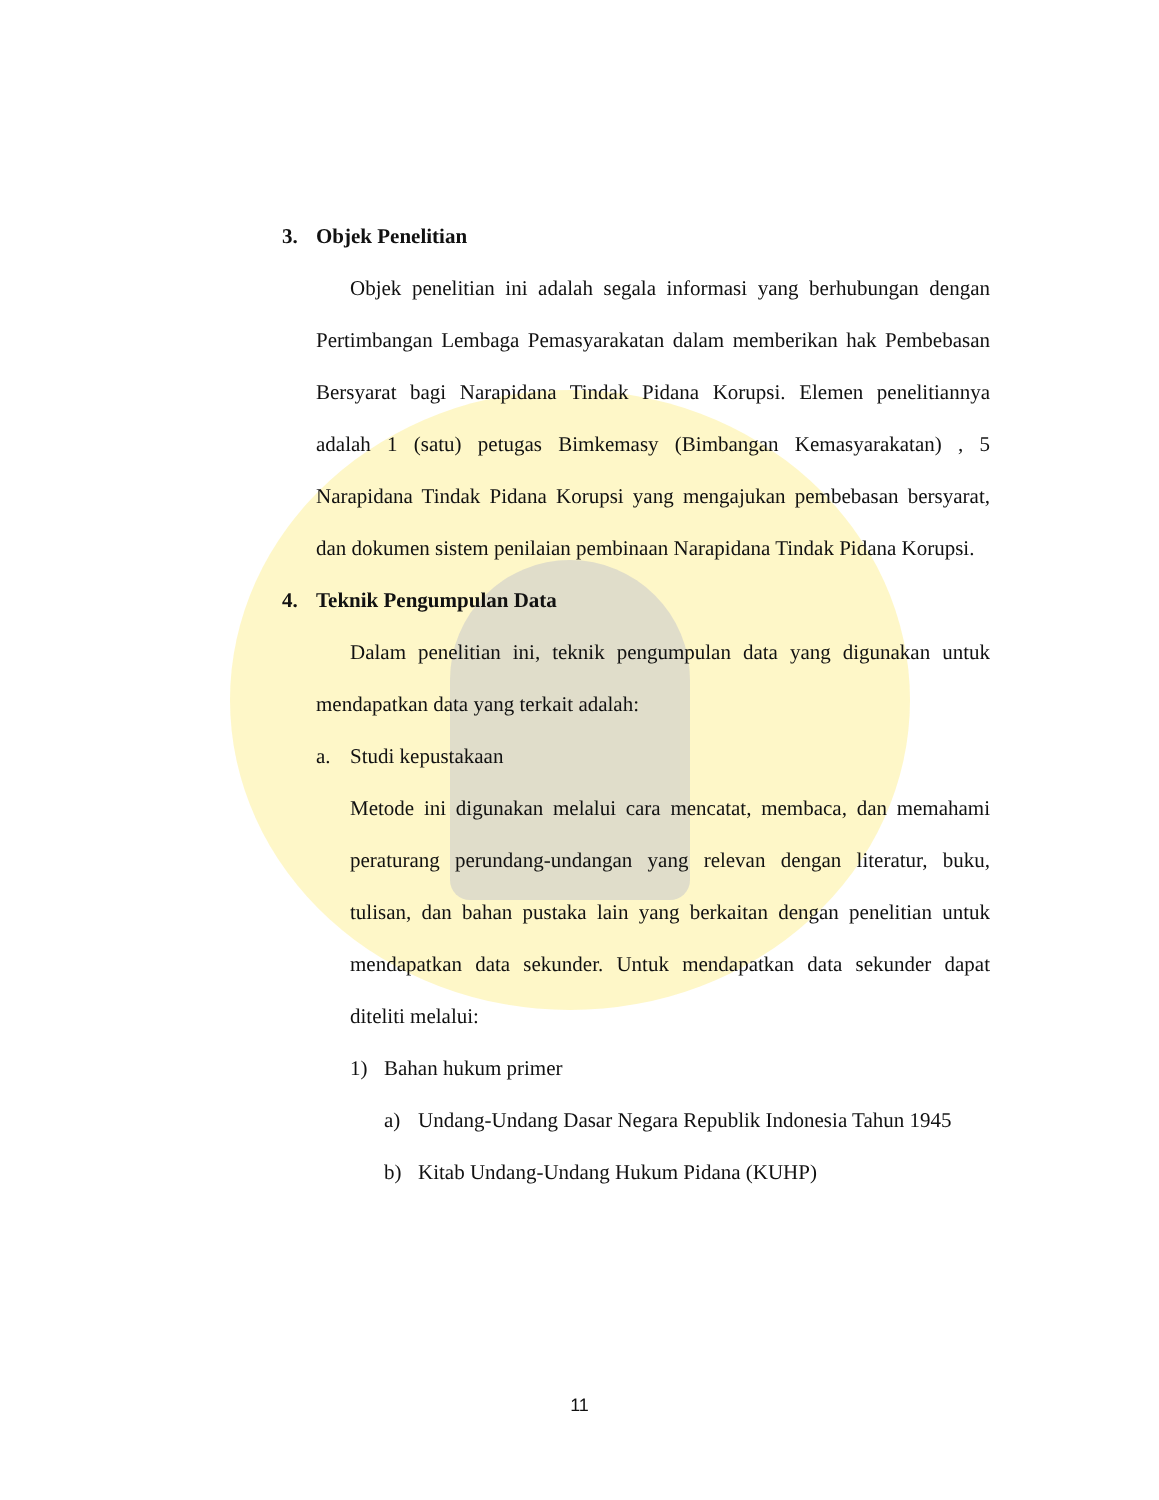3. Objek Penelitian
Objek penelitian ini adalah segala informasi yang berhubungan dengan Pertimbangan Lembaga Pemasyarakatan dalam memberikan hak Pembebasan Bersyarat bagi Narapidana Tindak Pidana Korupsi. Elemen penelitiannya adalah 1 (satu) petugas Bimkemasy (Bimbangan Kemasyarakatan) , 5 Narapidana Tindak Pidana Korupsi yang mengajukan pembebasan bersyarat, dan dokumen sistem penilaian pembinaan Narapidana Tindak Pidana Korupsi.
4. Teknik Pengumpulan Data
Dalam penelitian ini, teknik pengumpulan data yang digunakan untuk mendapatkan data yang terkait adalah:
a. Studi kepustakaan
Metode ini digunakan melalui cara mencatat, membaca, dan memahami peraturang perundang-undangan yang relevan dengan literatur, buku, tulisan, dan bahan pustaka lain yang berkaitan dengan penelitian untuk mendapatkan data sekunder. Untuk mendapatkan data sekunder dapat diteliti melalui:
1) Bahan hukum primer
a) Undang-Undang Dasar Negara Republik Indonesia Tahun 1945
b) Kitab Undang-Undang Hukum Pidana (KUHP)
11